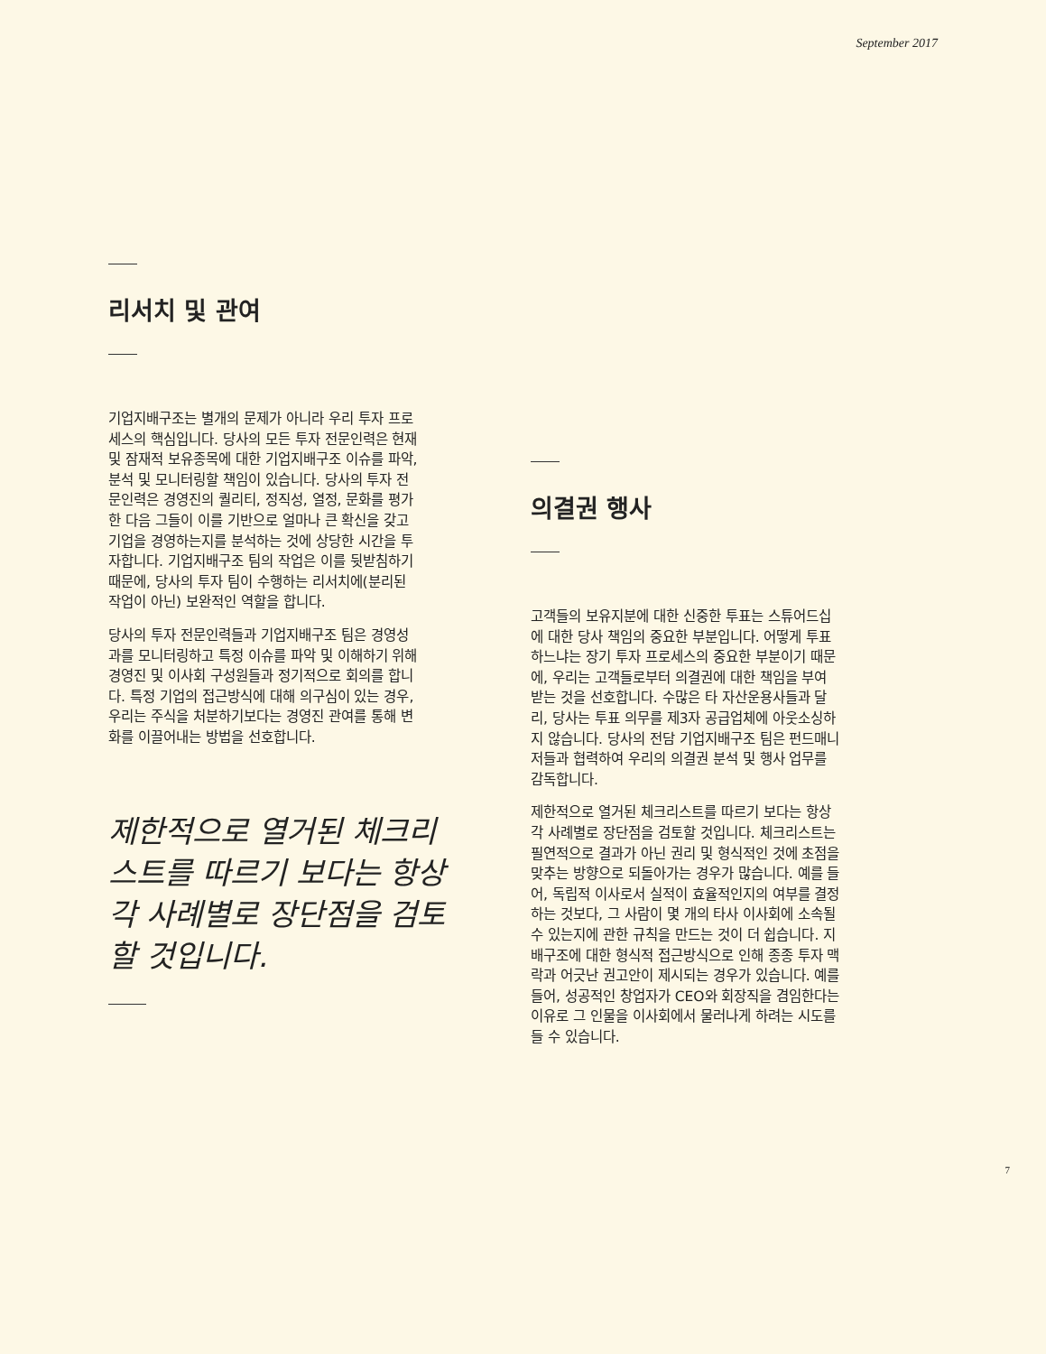September 2017
리서치 및 관여
기업지배구조는 별개의 문제가 아니라 우리 투자 프로세스의 핵심입니다. 당사의 모든 투자 전문인력은 현재 및 잠재적 보유종목에 대한 기업지배구조 이슈를 파악, 분석 및 모니터링할 책임이 있습니다. 당사의 투자 전문인력은 경영진의 퀄리티, 정직성, 열정, 문화를 평가한 다음 그들이 이를 기반으로 얼마나 큰 확신을 갖고 기업을 경영하는지를 분석하는 것에 상당한 시간을 투자합니다. 기업지배구조 팀의 작업은 이를 뒷받침하기 때문에, 당사의 투자 팀이 수행하는 리서치에(분리된 작업이 아닌) 보완적인 역할을 합니다.
당사의 투자 전문인력들과 기업지배구조 팀은 경영성과를 모니터링하고 특정 이슈를 파악 및 이해하기 위해 경영진 및 이사회 구성원들과 정기적으로 회의를 합니다. 특정 기업의 접근방식에 대해 의구심이 있는 경우, 우리는 주식을 처분하기보다는 경영진 관여를 통해 변화를 이끌어내는 방법을 선호합니다.
제한적으로 열거된 체크리스트를 따르기 보다는 항상 각 사례별로 장단점을 검토할 것입니다.
의결권 행사
고객들의 보유지분에 대한 신중한 투표는 스튜어드십에 대한 당사 책임의 중요한 부분입니다. 어떻게 투표하느냐는 장기 투자 프로세스의 중요한 부분이기 때문에, 우리는 고객들로부터 의결권에 대한 책임을 부여 받는 것을 선호합니다. 수많은 타 자산운용사들과 달리, 당사는 투표 의무를 제3자 공급업체에 아웃소싱하지 않습니다. 당사의 전담 기업지배구조 팀은 펀드매니저들과 협력하여 우리의 의결권 분석 및 행사 업무를 감독합니다.
제한적으로 열거된 체크리스트를 따르기 보다는 항상 각 사례별로 장단점을 검토할 것입니다. 체크리스트는 필연적으로 결과가 아닌 권리 및 형식적인 것에 초점을 맞추는 방향으로 되돌아가는 경우가 많습니다. 예를 들어, 독립적 이사로서 실적이 효율적인지의 여부를 결정하는 것보다, 그 사람이 몇 개의 타사 이사회에 소속될 수 있는지에 관한 규칙을 만드는 것이 더 쉽습니다. 지배구조에 대한 형식적 접근방식으로 인해 종종 투자 맥락과 어긋난 권고안이 제시되는 경우가 있습니다. 예를 들어, 성공적인 창업자가 CEO와 회장직을 겸임한다는 이유로 그 인물을 이사회에서 물러나게 하려는 시도를 들 수 있습니다.
7